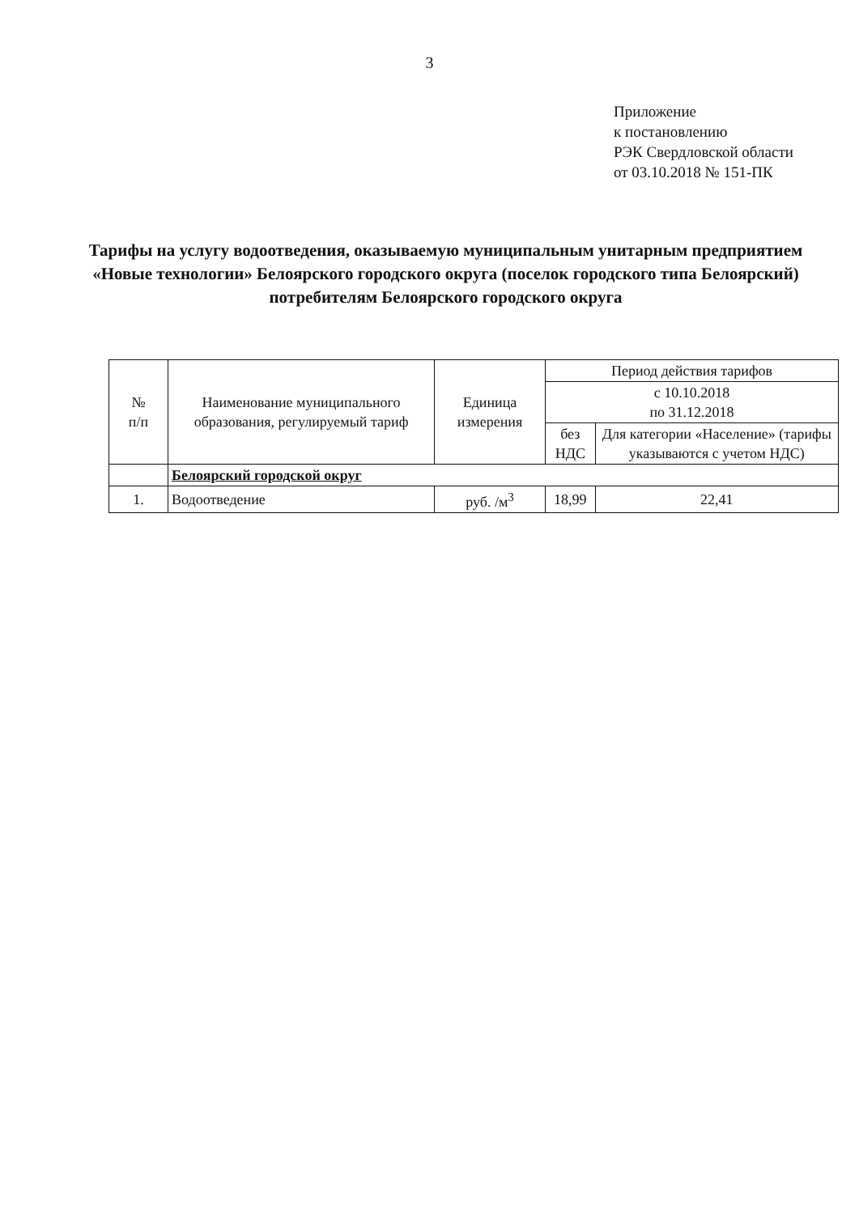3
Приложение
к постановлению
РЭК Свердловской области
от 03.10.2018 № 151-ПК
Тарифы на услугу водоотведения, оказываемую муниципальным унитарным предприятием «Новые технологии» Белоярского городского округа (поселок городского типа Белоярский) потребителям Белоярского городского округа
| № п/п | Наименование муниципального образования, регулируемый тариф | Единица измерения | Период действия тарифов | |
| --- | --- | --- | --- | --- |
| | | | с 10.10.2018 по 31.12.2018 | |
| | | | без НДС | Для категории «Население» (тарифы указываются с учетом НДС) |
| | Белоярский городской округ | | | |
| 1. | Водоотведение | руб. /м<sup>3</sup> | 18,99 | 22,41 |